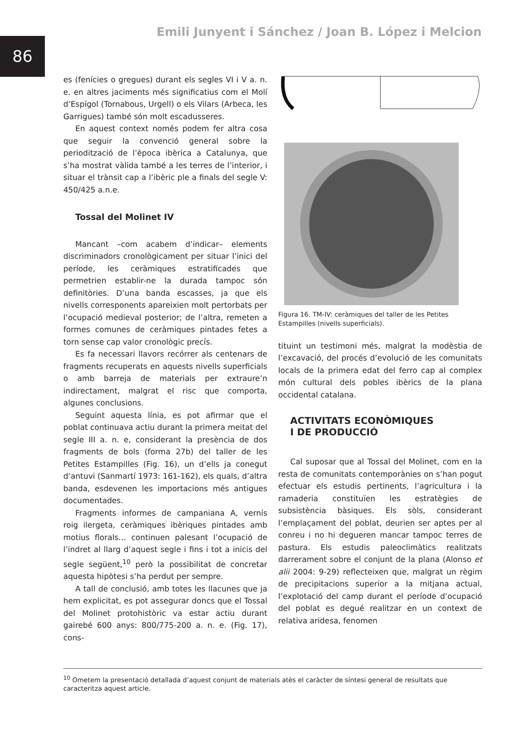Emili Junyent i Sánchez / Joan B. López i Melcion
86
es (fenícies o gregues) durant els segles VI i V a. n. e. en altres jaciments més significatius com el Molí d’Espígol (Tornabous, Urgell) o els Vilars (Arbeca, les Garrigues) també són molt escadusseres.
En aquest context només podem fer altra cosa que seguir la convenció general sobre la periodització de l’època ibèrica a Catalunya, que s’ha mostrat vàlida també a les terres de l’interior, i situar el trànsit cap a l’ibèric ple a finals del segle V: 450/425 a.n.e.
Tossal del Molinet IV
Mancant –com acabem d’indicar– elements discriminadors cronològicament per situar l’inici del període, les ceràmiques estratificades que permetrien establir-ne la durada tampoc són definitòries. D’una banda escasses, ja que els nivells corresponents apareixien molt pertorbats per l’ocupació medieval posterior; de l’altra, remeten a formes comunes de ceràmiques pintades fetes a torn sense cap valor cronològic precís.
Es fa necessari llavors recórrer als centenars de fragments recuperats en aquests nivells superficials o amb barreja de materials per extraure’n indirectament, malgrat el risc que comporta, algunes conclusions.
Seguint aquesta línia, es pot afirmar que el poblat continuava actiu durant la primera meitat del segle III a. n. e, considerant la presència de dos fragments de bols (forma 27b) del taller de les Petites Estampilles (Fig. 16), un d’ells ja conegut d’antuvi (Sanmartí 1973: 161-162), els quals, d’altra banda, esdevenen les importacions més antigues documentades.
Fragments informes de campaniana A, vernís roig ilergeta, ceràmiques ibèriques pintades amb motius florals… continuen palesant l’ocupació de l’indret al llarg d’aquest segle i fins i tot a inicis del segle següent,<sup>10</sup> però la possibilitat de concretar aquesta hipòtesi s’ha perdut per sempre.
A tall de conclusió, amb totes les llacunes que ja hem explicitat, es pot assegurar doncs que el Tossal del Molinet protohistòric va estar actiu durant gairebé 600 anys: 800/775-200 a. n. e. (Fig. 17), cons-
Figura 16. TM-IV: ceràmiques del taller de les Petites Estampilles (nivells superficials).
tituint un testimoni més, malgrat la modèstia de l’excavació, del procés d’evolució de les comunitats locals de la primera edat del ferro cap al complex món cultural dels pobles ibèrics de la plana occidental catalana.
ACTIVITATS ECONÒMIQUES
I DE PRODUCCIÓ
Cal suposar que al Tossal del Molinet, com en la resta de comunitats contemporànies on s’han pogut efectuar els estudis pertinents, l’agricultura i la ramaderia constituïen les estratègies de subsistència bàsiques. Els sòls, considerant l’emplaçament del poblat, deurien ser aptes per al conreu i no hi degueren mancar tampoc terres de pastura. Els estudis paleoclimàtics realitzats darrerament sobre el conjunt de la plana (Alonso et alii 2004: 9-29) reflecteixen que, malgrat un règim de precipitacions superior a la mitjana actual, l’explotació del camp durant el període d’ocupació del poblat es degué realitzar en un context de relativa aridesa, fenomen
<sup>10</sup> Ometem la presentació detallada d’aquest conjunt de materials atès el caràcter de síntesi general de resultats que caracteritza aquest article.